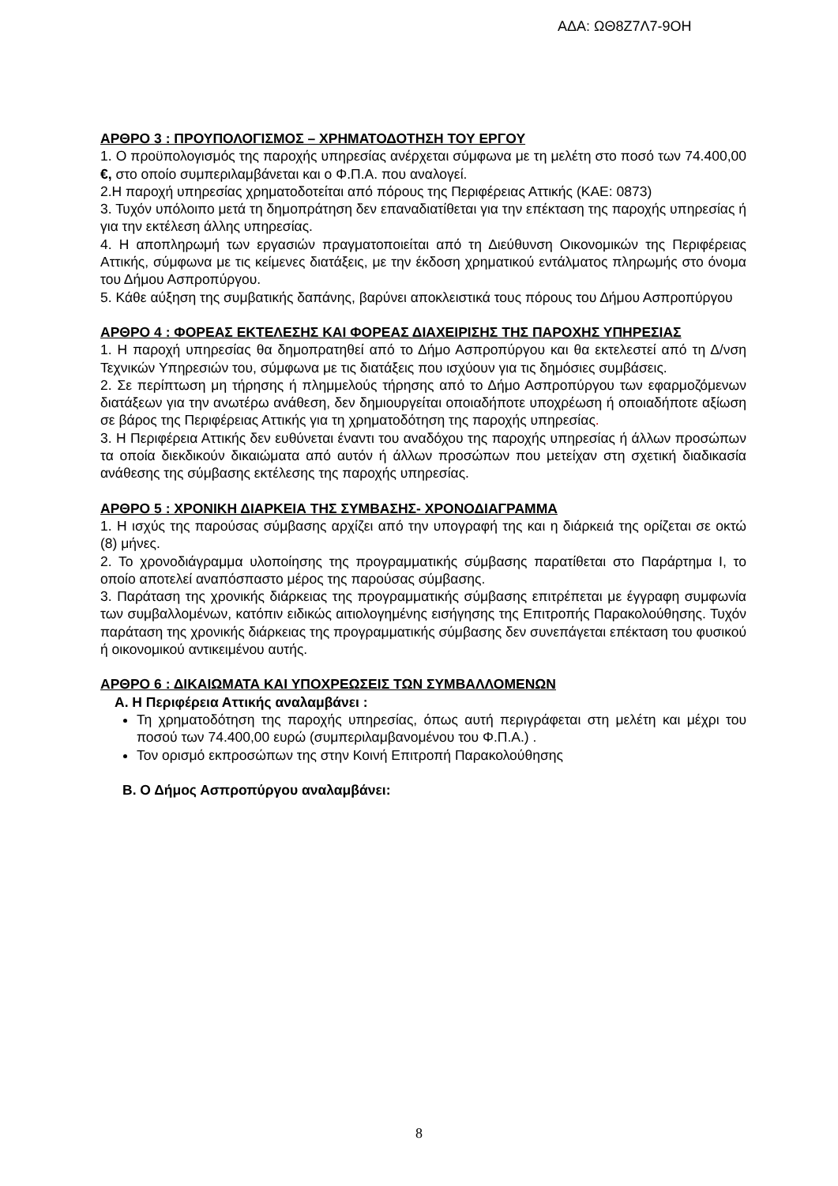ΑΔΑ: ΩΘ8Ζ7Λ7-9ΟΗ
ΑΡΘΡΟ 3 : ΠΡΟΥΠΟΛΟΓΙΣΜΟΣ – ΧΡΗΜΑΤΟΔΟΤΗΣΗ ΤΟΥ ΕΡΓΟΥ
1. Ο προϋπολογισμός της παροχής υπηρεσίας ανέρχεται σύμφωνα με τη μελέτη στο ποσό των 74.400,00 €, στο οποίο συμπεριλαμβάνεται και ο Φ.Π.Α. που αναλογεί.
2.Η παροχή υπηρεσίας χρηματοδοτείται από πόρους της Περιφέρειας Αττικής (ΚΑΕ: 0873)
3. Τυχόν υπόλοιπο μετά τη δημοπράτηση δεν επαναδιατίθεται για την επέκταση της παροχής υπηρεσίας ή για την εκτέλεση άλλης υπηρεσίας.
4. Η αποπληρωμή των εργασιών πραγματοποιείται από τη Διεύθυνση Οικονομικών της Περιφέρειας Αττικής, σύμφωνα με τις κείμενες διατάξεις, με την έκδοση χρηματικού εντάλματος πληρωμής στο όνομα του Δήμου Ασπροπύργου.
5. Κάθε αύξηση της συμβατικής δαπάνης, βαρύνει αποκλειστικά τους πόρους του Δήμου Ασπροπύργου
ΑΡΘΡΟ 4 : ΦΟΡΕΑΣ ΕΚΤΕΛΕΣΗΣ ΚΑΙ ΦΟΡΕΑΣ ΔΙΑΧΕΙΡΙΣΗΣ ΤΗΣ ΠΑΡΟΧΗΣ ΥΠΗΡΕΣΙΑΣ
1. Η παροχή υπηρεσίας θα δημοπρατηθεί από το Δήμο Ασπροπύργου και θα εκτελεστεί από τη Δ/νση Τεχνικών Υπηρεσιών του, σύμφωνα με τις διατάξεις που ισχύουν για τις δημόσιες συμβάσεις.
2. Σε περίπτωση μη τήρησης ή πλημμελούς τήρησης από το Δήμο Ασπροπύργου των εφαρμοζόμενων διατάξεων για την ανωτέρω ανάθεση, δεν δημιουργείται οποιαδήποτε υποχρέωση ή οποιαδήποτε αξίωση σε βάρος της Περιφέρειας Αττικής για τη χρηματοδότηση της παροχής υπηρεσίας.
3. Η Περιφέρεια Αττικής δεν ευθύνεται έναντι του αναδόχου της παροχής υπηρεσίας ή άλλων προσώπων τα οποία διεκδικούν δικαιώματα από αυτόν ή άλλων προσώπων που μετείχαν στη σχετική διαδικασία ανάθεσης της σύμβασης εκτέλεσης της παροχής υπηρεσίας.
ΑΡΘΡΟ 5 : ΧΡΟΝΙΚΗ ΔΙΑΡΚΕΙΑ ΤΗΣ ΣΥΜΒΑΣΗΣ- ΧΡΟΝΟΔΙΑΓΡΑΜΜΑ
1. Η ισχύς της παρούσας σύμβασης αρχίζει από την υπογραφή της και η διάρκειά της ορίζεται σε οκτώ (8) μήνες.
2. Το χρονοδιάγραμμα υλοποίησης της προγραμματικής σύμβασης παρατίθεται στο Παράρτημα Ι, το οποίο αποτελεί αναπόσπαστο μέρος της παρούσας σύμβασης.
3. Παράταση της χρονικής διάρκειας της προγραμματικής σύμβασης επιτρέπεται με έγγραφη συμφωνία των συμβαλλομένων, κατόπιν ειδικώς αιτιολογημένης εισήγησης της Επιτροπής Παρακολούθησης. Τυχόν παράταση της χρονικής διάρκειας της προγραμματικής σύμβασης δεν συνεπάγεται επέκταση του φυσικού ή οικονομικού αντικειμένου αυτής.
ΑΡΘΡΟ 6 : ΔΙΚΑΙΩΜΑΤΑ ΚΑΙ ΥΠΟΧΡΕΩΣΕΙΣ ΤΩΝ ΣΥΜΒΑΛΛΟΜΕΝΩΝ
Α. Η Περιφέρεια Αττικής αναλαμβάνει :
Τη χρηματοδότηση της παροχής υπηρεσίας, όπως αυτή περιγράφεται στη μελέτη και μέχρι του ποσού των 74.400,00 ευρώ (συμπεριλαμβανομένου του Φ.Π.Α.) .
Τον ορισμό εκπροσώπων της στην Κοινή Επιτροπή Παρακολούθησης
Β. Ο Δήμος Ασπροπύργου αναλαμβάνει:
8